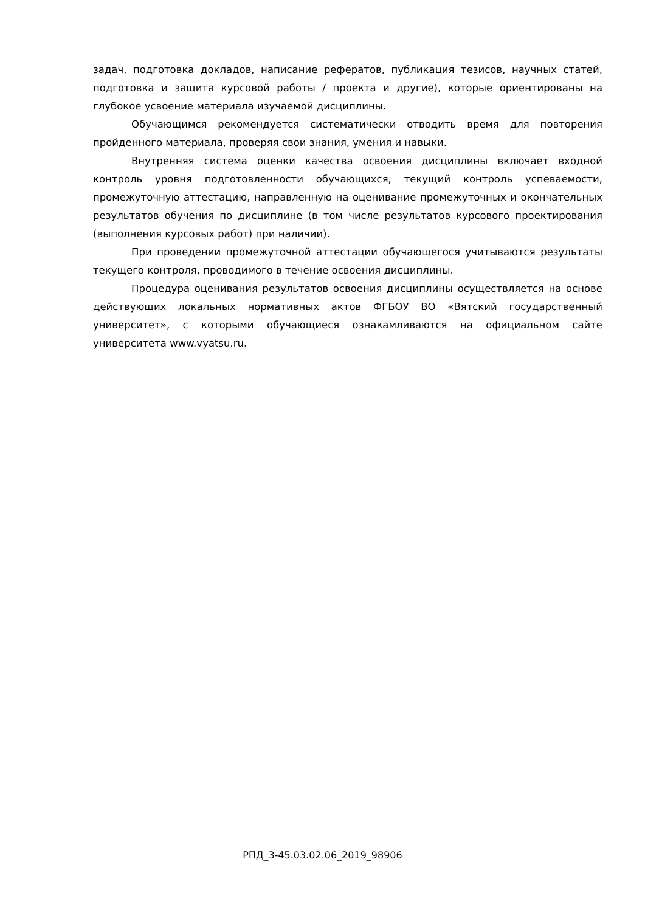задач, подготовка докладов, написание рефератов, публикация тезисов, научных статей, подготовка и защита курсовой работы / проекта и другие), которые ориентированы на глубокое усвоение материала изучаемой дисциплины.
Обучающимся рекомендуется систематически отводить время для повторения пройденного материала, проверяя свои знания, умения и навыки.
Внутренняя система оценки качества освоения дисциплины включает входной контроль уровня подготовленности обучающихся, текущий контроль успеваемости, промежуточную аттестацию, направленную на оценивание промежуточных и окончательных результатов обучения по дисциплине (в том числе результатов курсового проектирования (выполнения курсовых работ) при наличии).
При проведении промежуточной аттестации обучающегося учитываются результаты текущего контроля, проводимого в течение освоения дисциплины.
Процедура оценивания результатов освоения дисциплины осуществляется на основе действующих локальных нормативных актов ФГБОУ ВО «Вятский государственный университет», с которыми обучающиеся ознакамливаются на официальном сайте университета www.vyatsu.ru.
РПД_3-45.03.02.06_2019_98906